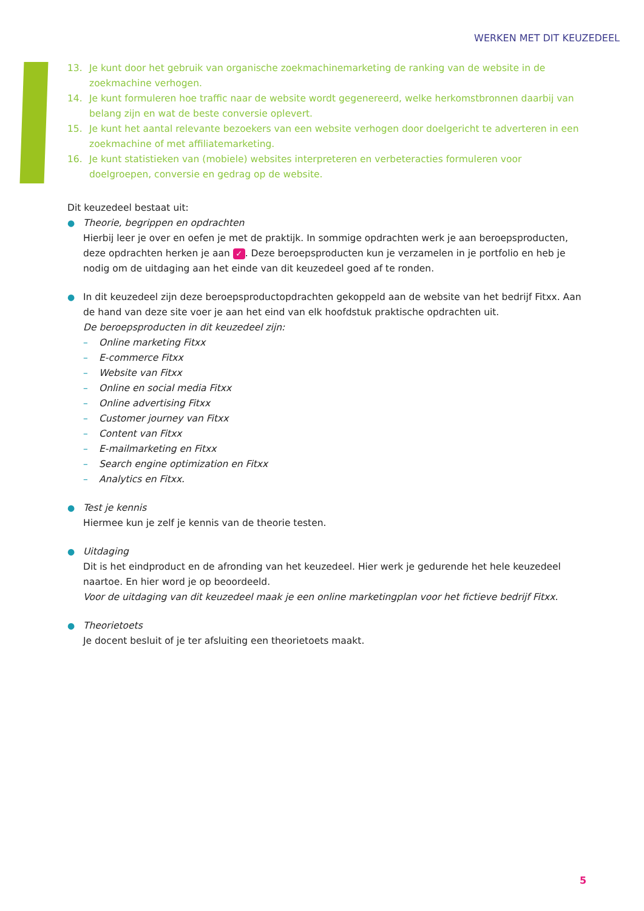WERKEN MET DIT KEUZEDEEL
13. Je kunt door het gebruik van organische zoekmachinemarketing de ranking van de website in de zoekmachine verhogen.
14. Je kunt formuleren hoe traffic naar de website wordt gegenereerd, welke herkomstbronnen daarbij van belang zijn en wat de beste conversie oplevert.
15. Je kunt het aantal relevante bezoekers van een website verhogen door doelgericht te adverteren in een zoekmachine of met affiliatemarketing.
16. Je kunt statistieken van (mobiele) websites interpreteren en verbeteracties formuleren voor doelgroepen, conversie en gedrag op de website.
Dit keuzedeel bestaat uit:
● Theorie, begrippen en opdrachten
Hierbij leer je over en oefen je met de praktijk. In sommige opdrachten werk je aan beroepsproducten, deze opdrachten herken je aan ✓. Deze beroepsproducten kun je verzamelen in je portfolio en heb je nodig om de uitdaging aan het einde van dit keuzedeel goed af te ronden.
● In dit keuzedeel zijn deze beroepsproductopdrachten gekoppeld aan de website van het bedrijf Fitxx. Aan de hand van deze site voer je aan het eind van elk hoofdstuk praktische opdrachten uit.
De beroepsproducten in dit keuzedeel zijn:
– Online marketing Fitxx
– E-commerce Fitxx
– Website van Fitxx
– Online en social media Fitxx
– Online advertising Fitxx
– Customer journey van Fitxx
– Content van Fitxx
– E-mailmarketing en Fitxx
– Search engine optimization en Fitxx
– Analytics en Fitxx.
● Test je kennis
Hiermee kun je zelf je kennis van de theorie testen.
● Uitdaging
Dit is het eindproduct en de afronding van het keuzedeel. Hier werk je gedurende het hele keuzedeel naartoe. En hier word je op beoordeeld.
Voor de uitdaging van dit keuzedeel maak je een online marketingplan voor het fictieve bedrijf Fitxx.
● Theorietoets
Je docent besluit of je ter afsluiting een theorietoets maakt.
5